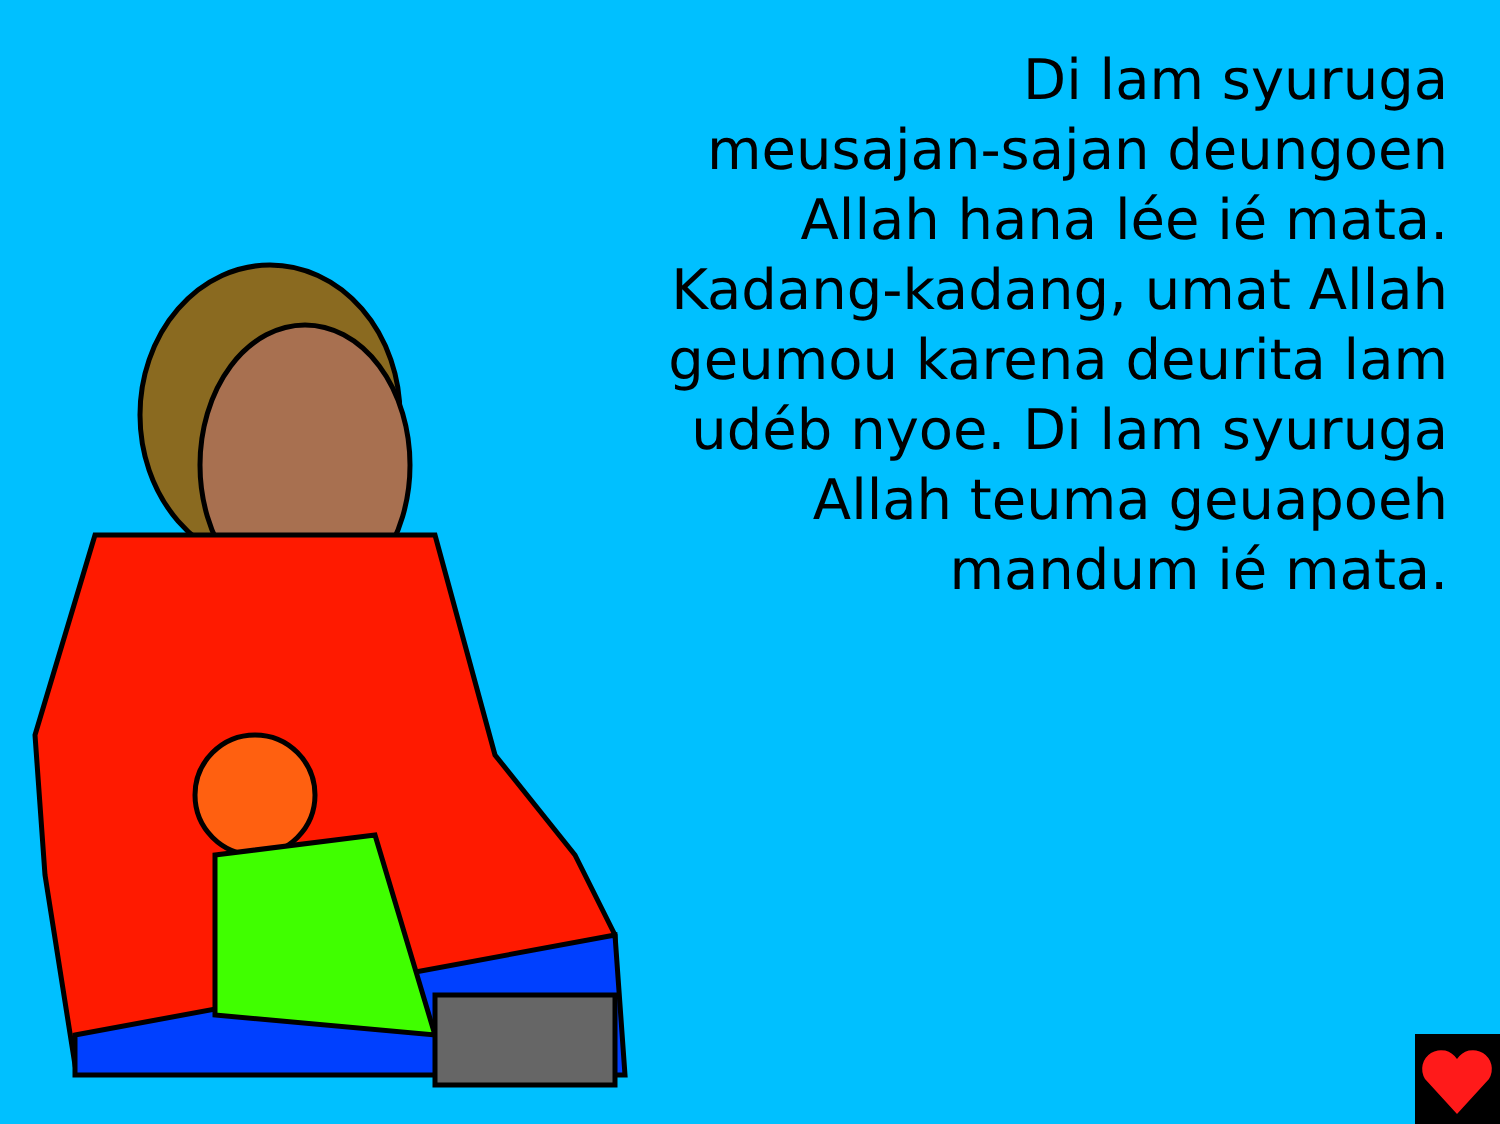Di lam syuruga
meusajan-sajan deungoen
Allah hana lée ié mata.
Kadang-kadang, umat Allah
geumou karena deurita lam
udéb nyoe. Di lam syuruga
Allah teuma geuapoeh
mandum ié mata.